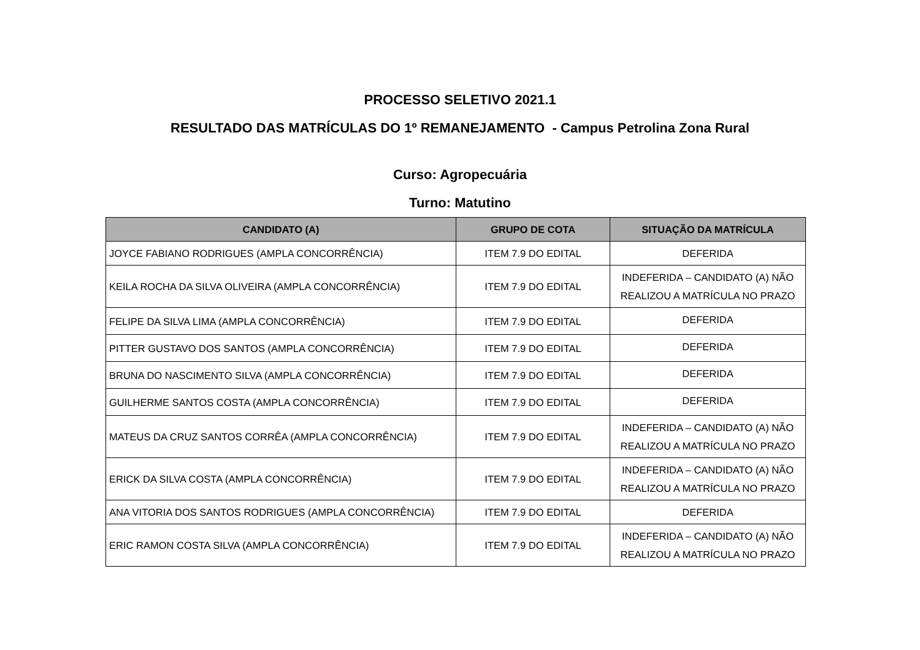PROCESSO SELETIVO 2021.1
RESULTADO DAS MATRÍCULAS DO 1º REMANEJAMENTO - Campus Petrolina Zona Rural
Curso: Agropecuária
Turno: Matutino
| CANDIDATO (A) | GRUPO DE COTA | SITUAÇÃO DA MATRÍCULA |
| --- | --- | --- |
| JOYCE FABIANO RODRIGUES (AMPLA CONCORRÊNCIA) | ITEM 7.9 DO EDITAL | DEFERIDA |
| KEILA ROCHA DA SILVA OLIVEIRA (AMPLA CONCORRÊNCIA) | ITEM 7.9 DO EDITAL | INDEFERIDA – CANDIDATO (A) NÃO REALIZOU A MATRÍCULA NO PRAZO |
| FELIPE DA SILVA LIMA (AMPLA CONCORRÊNCIA) | ITEM 7.9 DO EDITAL | DEFERIDA |
| PITTER GUSTAVO DOS SANTOS (AMPLA CONCORRÊNCIA) | ITEM 7.9 DO EDITAL | DEFERIDA |
| BRUNA DO NASCIMENTO SILVA (AMPLA CONCORRÊNCIA) | ITEM 7.9 DO EDITAL | DEFERIDA |
| GUILHERME SANTOS COSTA (AMPLA CONCORRÊNCIA) | ITEM 7.9 DO EDITAL | DEFERIDA |
| MATEUS DA CRUZ SANTOS CORRÊA (AMPLA CONCORRÊNCIA) | ITEM 7.9 DO EDITAL | INDEFERIDA – CANDIDATO (A) NÃO REALIZOU A MATRÍCULA NO PRAZO |
| ERICK DA SILVA COSTA (AMPLA CONCORRÊNCIA) | ITEM 7.9 DO EDITAL | INDEFERIDA – CANDIDATO (A) NÃO REALIZOU A MATRÍCULA NO PRAZO |
| ANA VITORIA DOS SANTOS RODRIGUES (AMPLA CONCORRÊNCIA) | ITEM 7.9 DO EDITAL | DEFERIDA |
| ERIC RAMON COSTA SILVA (AMPLA CONCORRÊNCIA) | ITEM 7.9 DO EDITAL | INDEFERIDA – CANDIDATO (A) NÃO REALIZOU A MATRÍCULA NO PRAZO |